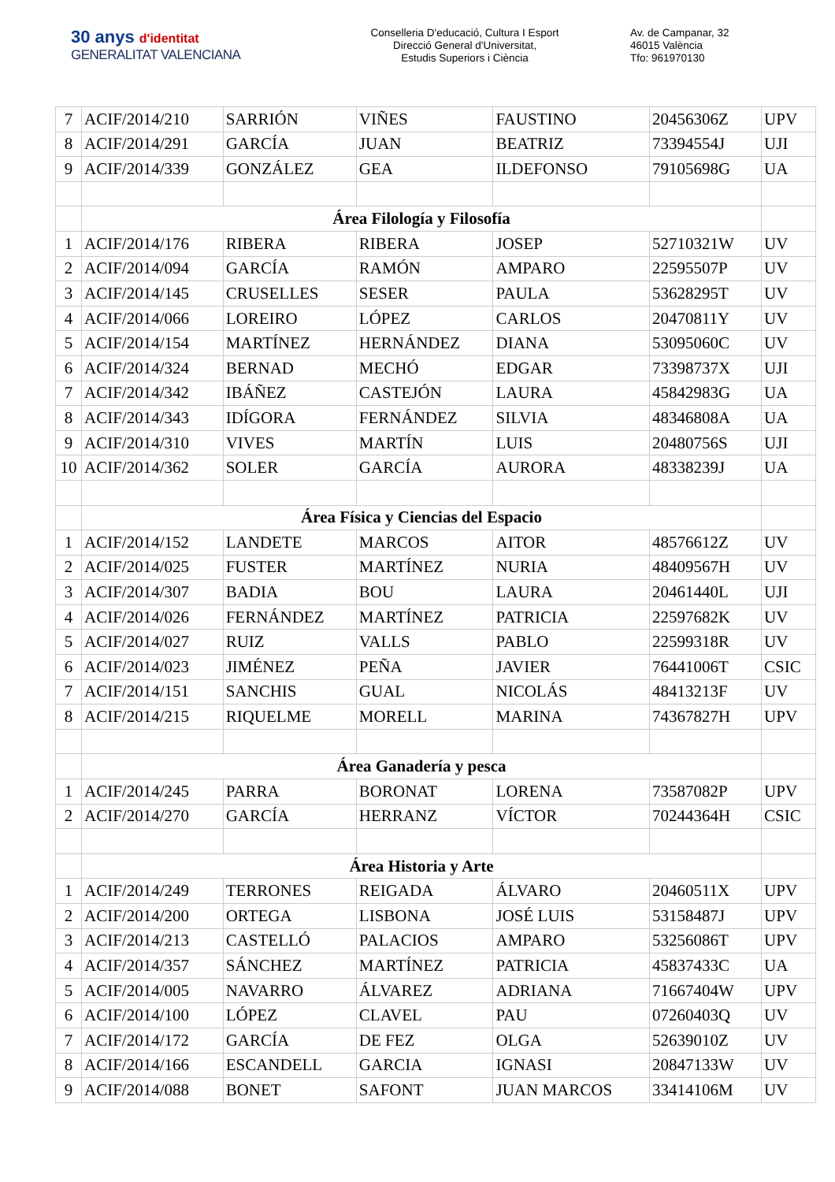30 anys d'identitat
GENERALITAT VALENCIANA
Conselleria D'educació, Cultura I Esport
Direcció General d'Universitat,
Estudis Superiors i Ciència
Av. de Campanar, 32
46015 València
Tfo: 961970130
| 7 | ACIF/2014/210 | SARRIÓN | VIÑES | FAUSTINO | 20456306Z | UPV |
| 8 | ACIF/2014/291 | GARCÍA | JUAN | BEATRIZ | 73394554J | UJI |
| 9 | ACIF/2014/339 | GONZÁLEZ | GEA | ILDEFONSO | 79105698G | UA |
| | Área Filología y Filosofía | | | | | |
| 1 | ACIF/2014/176 | RIBERA | RIBERA | JOSEP | 52710321W | UV |
| 2 | ACIF/2014/094 | GARCÍA | RAMÓN | AMPARO | 22595507P | UV |
| 3 | ACIF/2014/145 | CRUSELLES | SESER | PAULA | 53628295T | UV |
| 4 | ACIF/2014/066 | LOREIRO | LÓPEZ | CARLOS | 20470811Y | UV |
| 5 | ACIF/2014/154 | MARTÍNEZ | HERNÁNDEZ | DIANA | 53095060C | UV |
| 6 | ACIF/2014/324 | BERNAD | MECHÓ | EDGAR | 73398737X | UJI |
| 7 | ACIF/2014/342 | IBÁÑEZ | CASTEJÓN | LAURA | 45842983G | UA |
| 8 | ACIF/2014/343 | IDÍGORA | FERNÁNDEZ | SILVIA | 48346808A | UA |
| 9 | ACIF/2014/310 | VIVES | MARTÍN | LUIS | 20480756S | UJI |
| 10 | ACIF/2014/362 | SOLER | GARCÍA | AURORA | 48338239J | UA |
| | Área Física y Ciencias del Espacio | | | | | |
| 1 | ACIF/2014/152 | LANDETE | MARCOS | AITOR | 48576612Z | UV |
| 2 | ACIF/2014/025 | FUSTER | MARTÍNEZ | NURIA | 48409567H | UV |
| 3 | ACIF/2014/307 | BADIA | BOU | LAURA | 20461440L | UJI |
| 4 | ACIF/2014/026 | FERNÁNDEZ | MARTÍNEZ | PATRICIA | 22597682K | UV |
| 5 | ACIF/2014/027 | RUIZ | VALLS | PABLO | 22599318R | UV |
| 6 | ACIF/2014/023 | JIMÉNEZ | PEÑA | JAVIER | 76441006T | CSIC |
| 7 | ACIF/2014/151 | SANCHIS | GUAL | NICOLÁS | 48413213F | UV |
| 8 | ACIF/2014/215 | RIQUELME | MORELL | MARINA | 74367827H | UPV |
| | Área Ganadería y pesca | | | | | |
| 1 | ACIF/2014/245 | PARRA | BORONAT | LORENA | 73587082P | UPV |
| 2 | ACIF/2014/270 | GARCÍA | HERRANZ | VÍCTOR | 70244364H | CSIC |
| | Área Historia y Arte | | | | | |
| 1 | ACIF/2014/249 | TERRONES | REIGADA | ÁLVARO | 20460511X | UPV |
| 2 | ACIF/2014/200 | ORTEGA | LISBONA | JOSÉ LUIS | 53158487J | UPV |
| 3 | ACIF/2014/213 | CASTELLÓ | PALACIOS | AMPARO | 53256086T | UPV |
| 4 | ACIF/2014/357 | SÁNCHEZ | MARTÍNEZ | PATRICIA | 45837433C | UA |
| 5 | ACIF/2014/005 | NAVARRO | ÁLVAREZ | ADRIANA | 71667404W | UPV |
| 6 | ACIF/2014/100 | LÓPEZ | CLAVEL | PAU | 07260403Q | UV |
| 7 | ACIF/2014/172 | GARCÍA | DE FEZ | OLGA | 52639010Z | UV |
| 8 | ACIF/2014/166 | ESCANDELL | GARCIA | IGNASI | 20847133W | UV |
| 9 | ACIF/2014/088 | BONET | SAFONT | JUAN MARCOS | 33414106M | UV |